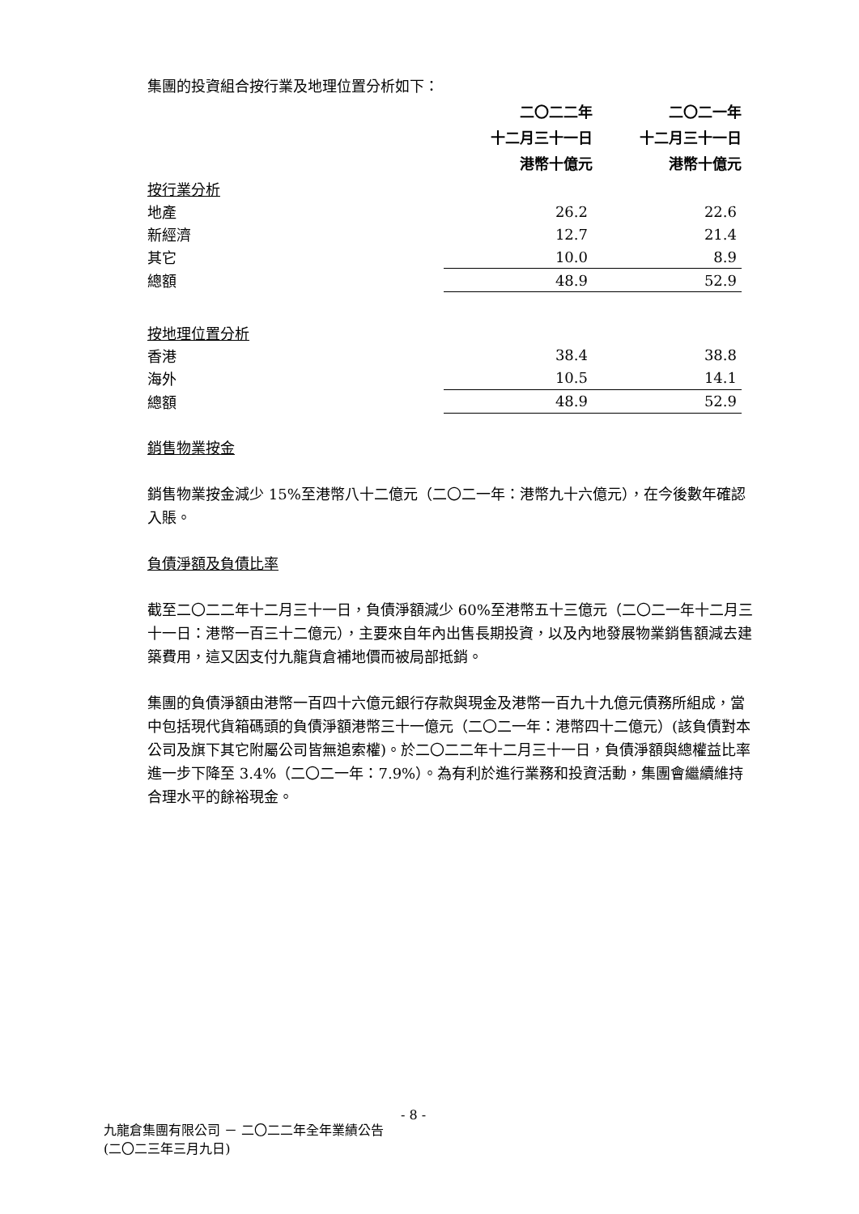集團的投資組合按行業及地理位置分析如下：
| | 二〇二二年 十二月三十一日 港幣十億元 | | 二〇二一年 十二月三十一日 港幣十億元 |
| --- | --- | --- | --- |
| 按行業分析 | | | |
| 地產 | 26.2 | | 22.6 |
| 新經濟 | 12.7 | | 21.4 |
| 其它 | 10.0 | | 8.9 |
| 總額 | 48.9 | | 52.9 |
| 按地理位置分析 | | | |
| 香港 | 38.4 | | 38.8 |
| 海外 | 10.5 | | 14.1 |
| 總額 | 48.9 | | 52.9 |
銷售物業按金
銷售物業按金減少 15%至港幣八十二億元（二〇二一年：港幣九十六億元），在今後數年確認入賬。
負債淨額及負債比率
截至二〇二二年十二月三十一日，負債淨額減少 60%至港幣五十三億元（二〇二一年十二月三十一日：港幣一百三十二億元），主要來自年內出售長期投資，以及內地發展物業銷售額減去建築費用，這又因支付九龍貨倉補地價而被局部抵銷。
集團的負債淨額由港幣一百四十六億元銀行存款與現金及港幣一百九十九億元債務所組成，當中包括現代貨箱碼頭的負債淨額港幣三十一億元（二〇二一年：港幣四十二億元）(該負債對本公司及旗下其它附屬公司皆無追索權)。於二〇二二年十二月三十一日，負債淨額與總權益比率進一步下降至 3.4%（二〇二一年：7.9%）。為有利於進行業務和投資活動，集團會繼續維持合理水平的餘裕現金。
- 8 -
九龍倉集團有限公司 － 二〇二二年全年業績公告
(二〇二三年三月九日)